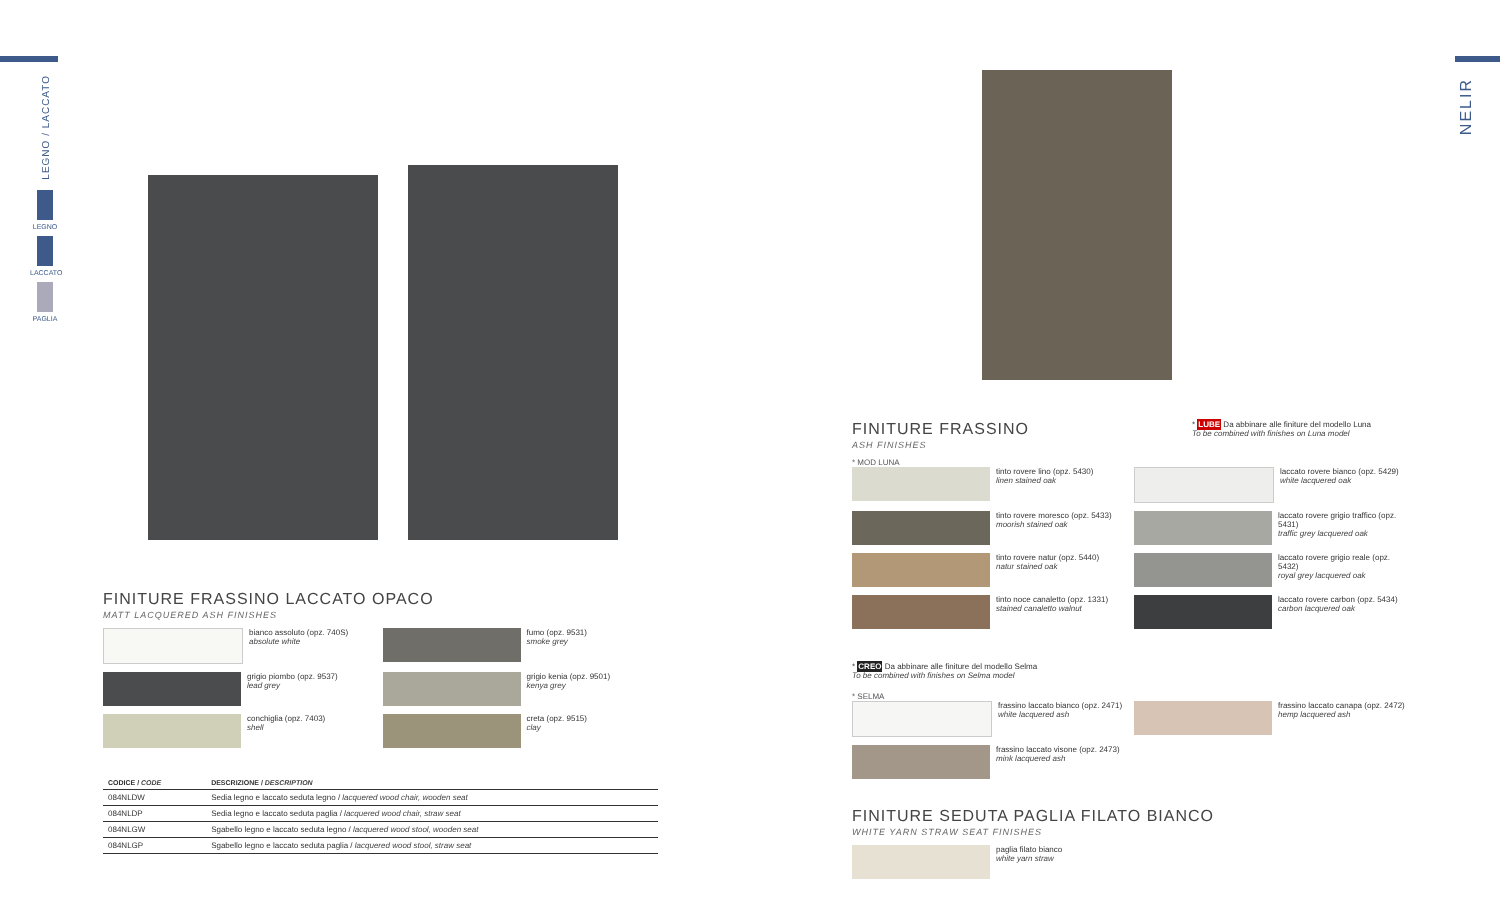LEGNO / LACCATO
LEGNO
LACCATO
PAGLIA
NELIR
FINITURE FRASSINO LACCATO OPACO
MATT LACQUERED ASH FINISHES
bianco assoluto (opz. 740S)
absolute white
fumo (opz. 9531)
smoke grey
grigio piombo (opz. 9537)
lead grey
grigio kenia (opz. 9501)
kenya grey
conchiglia (opz. 7403)
shell
creta (opz. 9515)
clay
| CODICE / CODE | DESCRIZIONE / DESCRIPTION |
| --- | --- |
| 084NLDW | Sedia legno e laccato seduta legno / lacquered wood chair, wooden seat |
| 084NLDP | Sedia legno e laccato seduta paglia / lacquered wood chair, straw seat |
| 084NLGW | Sgabello legno e laccato seduta legno / lacquered wood stool, wooden seat |
| 084NLGP | Sgabello legno e laccato seduta paglia / lacquered wood stool, straw seat |
FINITURE FRASSINO
ASH FINISHES
* LUBE Da abbinare alle finiture del modello Luna
To be combined with finishes on Luna model
* MOD LUNA
tinto rovere lino (opz. 5430)
linen stained oak
laccato rovere bianco (opz. 5429)
white lacquered oak
tinto rovere moresco (opz. 5433)
moorish stained oak
laccato rovere grigio traffico (opz. 5431)
traffic grey lacquered oak
tinto rovere natur (opz. 5440)
natur stained oak
laccato rovere grigio reale (opz. 5432)
royal grey lacquered oak
tinto noce canaletto (opz. 1331)
stained canaletto walnut
laccato rovere carbon (opz. 5434)
carbon lacquered oak
* CREO Da abbinare alle finiture del modello Selma
To be combined with finishes on Selma model
* SELMA
frassino laccato bianco (opz. 2471)
white lacquered ash
frassino laccato canapa (opz. 2472)
hemp lacquered ash
frassino laccato visone (opz. 2473)
mink lacquered ash
FINITURE SEDUTA PAGLIA FILATO BIANCO
WHITE YARN STRAW SEAT FINISHES
paglia filato bianco
white yarn straw